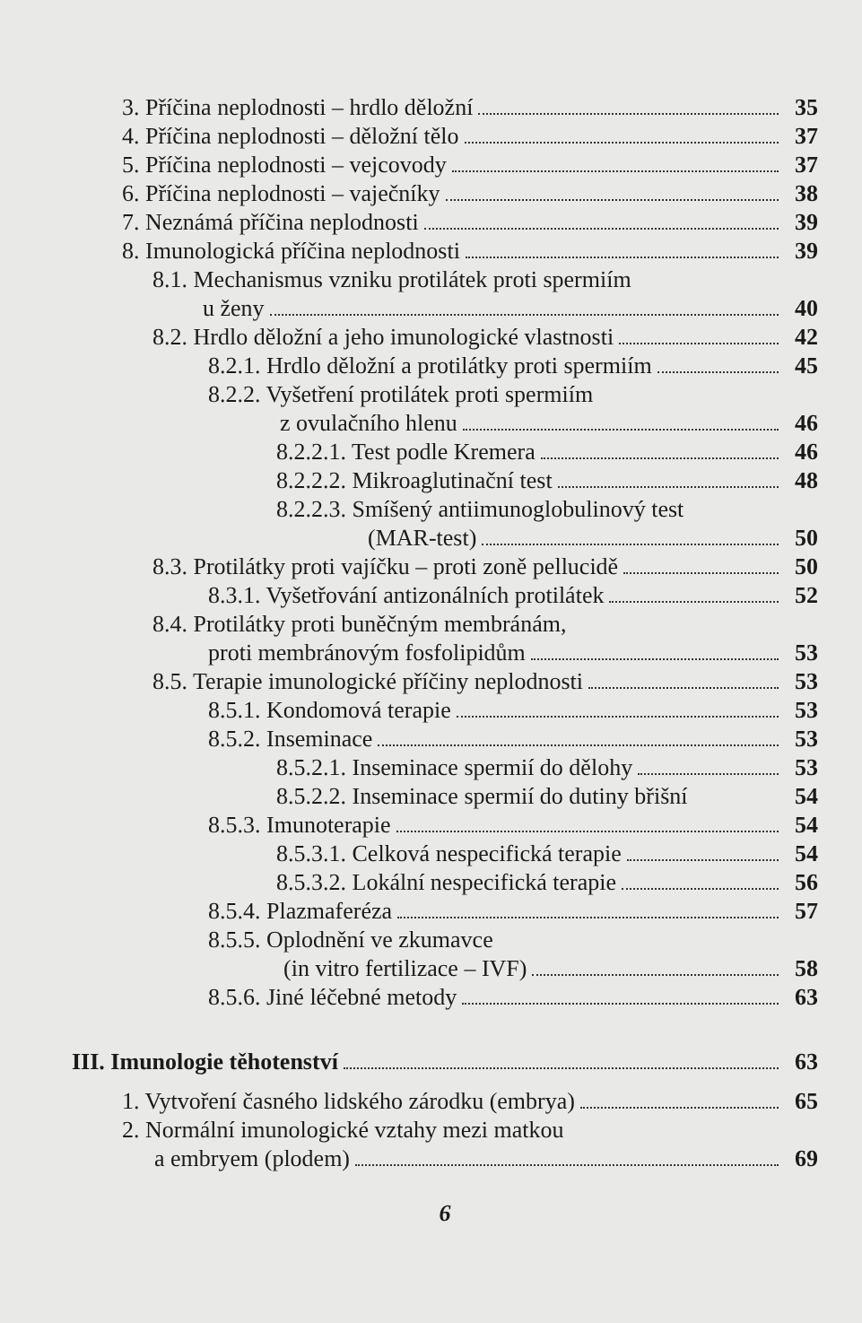3. Příčina neplodnosti – hrdlo děložní 35
4. Příčina neplodnosti – děložní tělo 37
5. Příčina neplodnosti – vejcovody 37
6. Příčina neplodnosti – vaječníky 38
7. Neznámá příčina neplodnosti 39
8. Imunologická příčina neplodnosti 39
8.1. Mechanismus vzniku protilátek proti spermiím
u ženy 40
8.2. Hrdlo děložní a jeho imunologické vlastnosti 42
8.2.1. Hrdlo děložní a protilátky proti spermiím 45
8.2.2. Vyšetření protilátek proti spermiím
z ovulačního hlenu 46
8.2.2.1. Test podle Kremera 46
8.2.2.2. Mikroaglutinační test 48
8.2.2.3. Smíšený antiimunoglobulinový test
(MAR-test) 50
8.3. Protilátky proti vajíčku – proti zoně pellucidě 50
8.3.1. Vyšetřování antizonálních protilátek 52
8.4. Protilátky proti buněčným membránám,
proti membránovým fosfolipidům 53
8.5. Terapie imunologické příčiny neplodnosti 53
8.5.1. Kondomová terapie 53
8.5.2. Inseminace 53
8.5.2.1. Inseminace spermií do dělohy 53
8.5.2.2. Inseminace spermií do dutiny břišní 54
8.5.3. Imunoterapie 54
8.5.3.1. Celková nespecifická terapie 54
8.5.3.2. Lokální nespecifická terapie 56
8.5.4. Plazmaferéza 57
8.5.5. Oplodnění ve zkumavce
(in vitro fertilizace – IVF) 58
8.5.6. Jiné léčebné metody 63
III. Imunologie těhotenství 63
1. Vytvoření časného lidského zárodku (embrya) 65
2. Normální imunologické vztahy mezi matkou
a embryem (plodem) 69
6